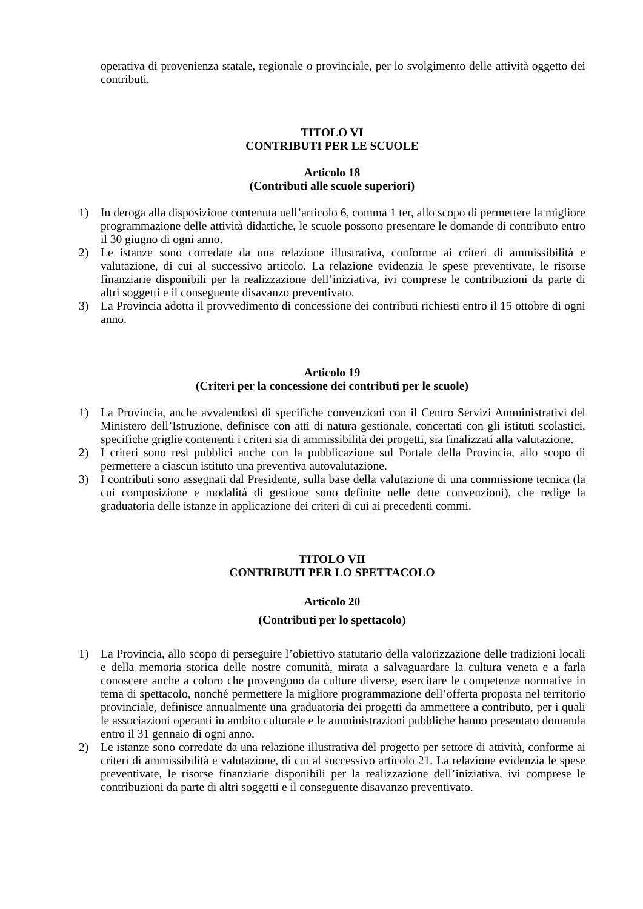operativa di provenienza statale, regionale o provinciale, per lo svolgimento delle attività oggetto dei contributi.
TITOLO VI
CONTRIBUTI PER LE SCUOLE
Articolo 18
(Contributi alle scuole superiori)
1) In deroga alla disposizione contenuta nell’articolo 6, comma 1 ter, allo scopo di permettere la migliore programmazione delle attività didattiche, le scuole possono presentare le domande di contributo entro il 30 giugno di ogni anno.
2) Le istanze sono corredate da una relazione illustrativa, conforme ai criteri di ammissibilità e valutazione, di cui al successivo articolo. La relazione evidenzia le spese preventivate, le risorse finanziarie disponibili per la realizzazione dell’iniziativa, ivi comprese le contribuzioni da parte di altri soggetti e il conseguente disavanzo preventivato.
3) La Provincia adotta il provvedimento di concessione dei contributi richiesti entro il 15 ottobre di ogni anno.
Articolo 19
(Criteri per la concessione dei contributi per le scuole)
1) La Provincia, anche avvalendosi di specifiche convenzioni con il Centro Servizi Amministrativi del Ministero dell’Istruzione, definisce con atti di natura gestionale, concertati con gli istituti scolastici, specifiche griglie contenenti i criteri sia di ammissibilità dei progetti, sia finalizzati alla valutazione.
2) I criteri sono resi pubblici anche con la pubblicazione sul Portale della Provincia, allo scopo di permettere a ciascun istituto una preventiva autovalutazione.
3) I contributi sono assegnati dal Presidente, sulla base della valutazione di una commissione tecnica (la cui composizione e modalità di gestione sono definite nelle dette convenzioni), che redige la graduatoria delle istanze in applicazione dei criteri di cui ai precedenti commi.
TITOLO VII
CONTRIBUTI PER LO SPETTACOLO
Articolo 20
(Contributi per lo spettacolo)
1) La Provincia, allo scopo di perseguire l’obiettivo statutario della valorizzazione delle tradizioni locali e della memoria storica delle nostre comunità, mirata a salvaguardare la cultura veneta e a farla conoscere anche a coloro che provengono da culture diverse, esercitare le competenze normative in tema di spettacolo, nonché permettere la migliore programmazione dell’offerta proposta nel territorio provinciale, definisce annualmente una graduatoria dei progetti da ammettere a contributo, per i quali le associazioni operanti in ambito culturale e le amministrazioni pubbliche hanno presentato domanda entro il 31 gennaio di ogni anno.
2) Le istanze sono corredate da una relazione illustrativa del progetto per settore di attività, conforme ai criteri di ammissibilità e valutazione, di cui al successivo articolo 21. La relazione evidenzia le spese preventivate, le risorse finanziarie disponibili per la realizzazione dell’iniziativa, ivi comprese le contribuzioni da parte di altri soggetti e il conseguente disavanzo preventivato.